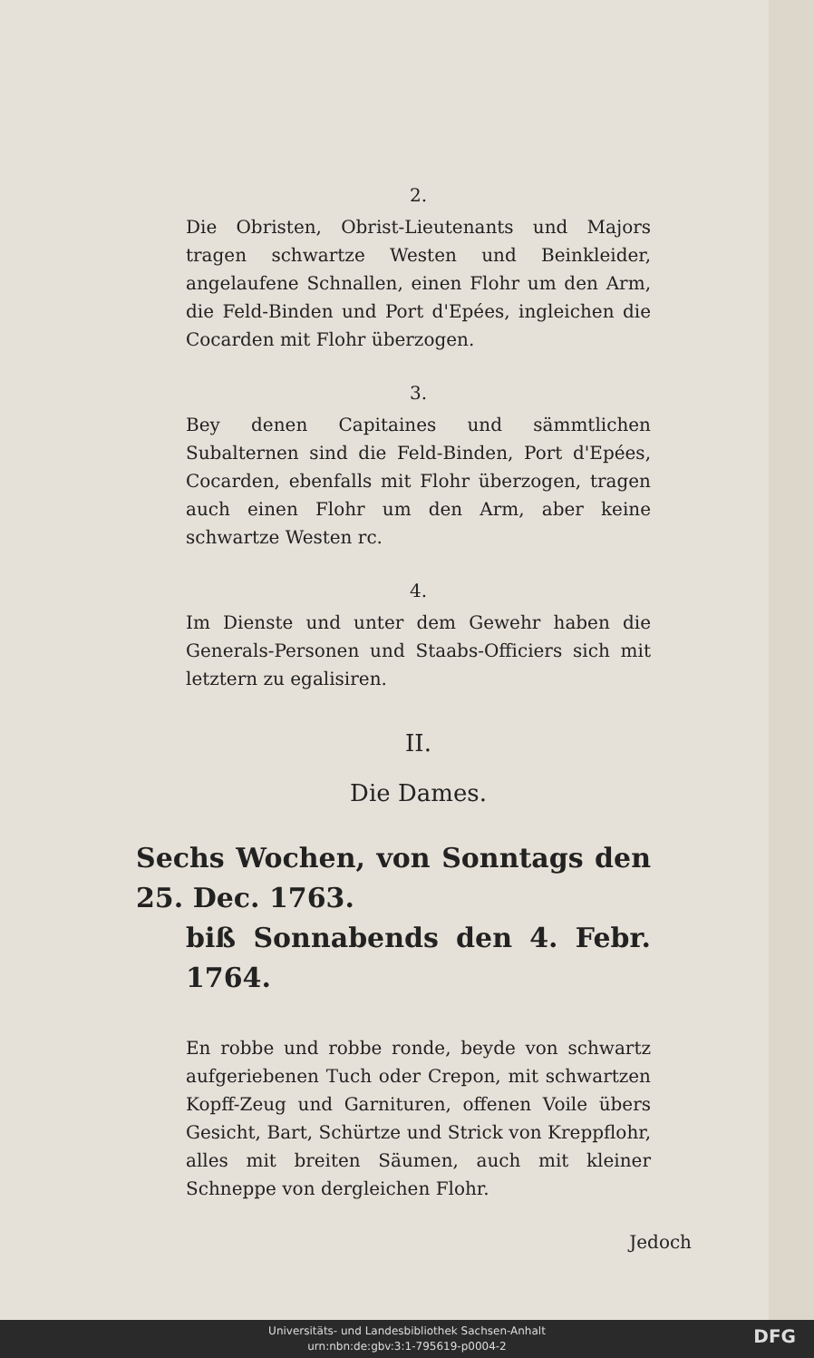2.
Die Obristen, Obrist-Lieutenants und Majors tragen schwartze Westen und Beinkleider, angelaufene Schnallen, einen Flohr um den Arm, die Feld-Binden und Port d'Epées, ingleichen die Cocarden mit Flohr überzogen.
3.
Bey denen Capitaines und sämmtlichen Subalternen sind die Feld-Binden, Port d'Epées, Cocarden, ebenfalls mit Flohr überzogen, tragen auch einen Flohr um den Arm, aber keine schwartze Westen rc.
4.
Im Dienste und unter dem Gewehr haben die Generals-Personen und Staabs-Officiers sich mit letztern zu egalisiren.
II.
Die Dames.
Sechs Wochen, von Sonntags den 25. Dec. 1763.
biß Sonnabends den 4. Febr. 1764.
En robbe und robbe ronde, beyde von schwartz aufgeriebenen Tuch oder Crepon, mit schwartzen Kopff-Zeug und Garnituren, offenen Voile übers Gesicht, Bart, Schürtze und Strick von Kreppflohr, alles mit breiten Säumen, auch mit kleiner Schneppe von dergleichen Flohr.
Jedoch
Universitäts- und Landesbibliothek Sachsen-Anhalt
urn:nbn:de:gbv:3:1-795619-p0004-2
DFG